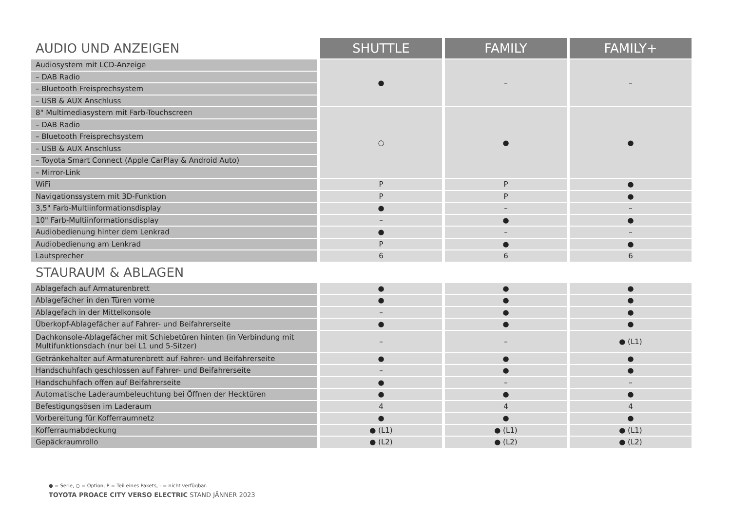| AUDIO UND ANZEIGEN | SHUTTLE | FAMILY | FAMILY+ |
| Audiosystem mit LCD-Anzeige | ● | – | – |
| – DAB Radio | | | |
| – Bluetooth Freisprechsystem | | | |
| – USB & AUX Anschluss | | | |
| 8" Multimediasystem mit Farb-Touchscreen | ○ | ● | ● |
| – DAB Radio | | | |
| – Bluetooth Freisprechsystem | | | |
| – USB & AUX Anschluss | | | |
| – Toyota Smart Connect (Apple CarPlay & Android Auto) | | | |
| – Mirror-Link | | | |
| WiFi | P | P | ● |
| Navigationssystem mit 3D-Funktion | P | P | ● |
| 3,5" Farb-Multiinformationsdisplay | ● | – | – |
| 10" Farb-Multiinformationsdisplay | – | ● | ● |
| Audiobedienung hinter dem Lenkrad | ● | – | – |
| Audiobedienung am Lenkrad | P | ● | ● |
| Lautsprecher | 6 | 6 | 6 |
| STAURAUM & ABLAGEN | | | |
| Ablagefach auf Armaturenbrett | ● | ● | ● |
| Ablagefächer in den Türen vorne | ● | ● | ● |
| Ablagefach in der Mittelkonsole | – | ● | ● |
| Überkopf-Ablagefächer auf Fahrer- und Beifahrerseite | ● | ● | ● |
| Dachkonsole-Ablagefächer mit Schiebetüren hinten (in Verbindung mit Multifunktionsdach (nur bei L1 und 5-Sitzer) | – | – | ● (L1) |
| Getränkehalter auf Armaturenbrett auf Fahrer- und Beifahrerseite | ● | ● | ● |
| Handschuhfach geschlossen auf Fahrer- und Beifahrerseite | – | ● | ● |
| Handschuhfach offen auf Beifahrerseite | ● | – | – |
| Automatische Laderaumbeleuchtung bei Öffnen der Hecktüren | ● | ● | ● |
| Befestigungsösen im Laderaum | 4 | 4 | 4 |
| Vorbereitung für Kofferraumnetz | ● | ● | ● |
| Kofferraumabdeckung | ● (L1) | ● (L1) | ● (L1) |
| Gepäckraumrollo | ● (L2) | ● (L2) | ● (L2) |
● = Serie, ○ = Option, P = Teil eines Pakets, - = nicht verfügbar.
TOYOTA PROACE CITY VERSO ELECTRIC STAND JÄNNER 2023